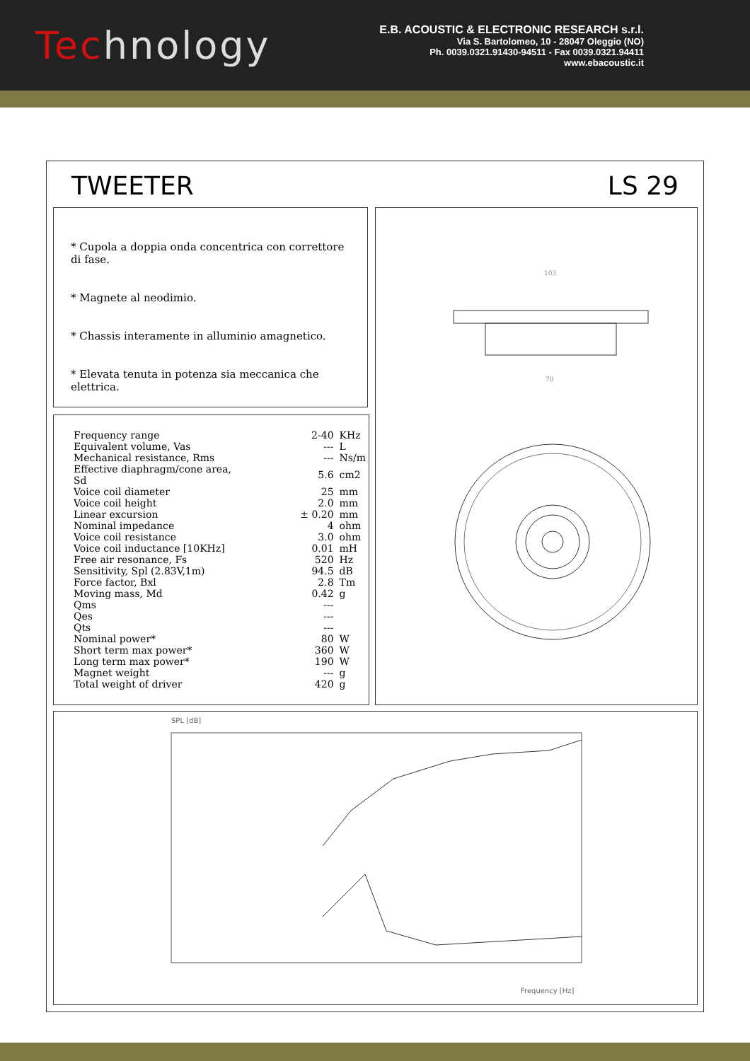Technology
E.B. ACOUSTIC & ELECTRONIC RESEARCH s.r.l.
Via S. Bartolomeo, 10 - 28047 Oleggio (NO)
Ph. 0039.0321.91430-94511 - Fax 0039.0321.94411
www.ebacoustic.it
TWEETER LS 29
* Cupola a doppia onda concentrica con correttore di fase.
* Magnete al neodimio.
* Chassis interamente in alluminio amagnetico.
* Elevata tenuta in potenza sia meccanica che elettrica.
| Frequency range | 2-40 | KHz |
| Equivalent volume, Vas | --- | L |
| Mechanical resistance, Rms | --- | Ns/m |
| Effective diaphragm/cone area, Sd | 5.6 | cm2 |
| Voice coil diameter | 25 | mm |
| Voice coil height | 2.0 | mm |
| Linear excursion | ± 0.20 | mm |
| Nominal impedance | 4 | ohm |
| Voice coil resistance | 3.0 | ohm |
| Voice coil inductance [10KHz] | 0.01 | mH |
| Free air resonance, Fs | 520 | Hz |
| Sensitivity, Spl (2.83V,1m) | 94.5 | dB |
| Force factor, Bxl | 2.8 | Tm |
| Moving mass, Md | 0.42 | g |
| Qms | --- | |
| Qes | --- | |
| Qts | --- | |
| Nominal power* | 80 | W |
| Short term max power* | 360 | W |
| Long term max power* | 190 | W |
| Magnet weight | --- | g |
| Total weight of driver | 420 | g |
103
70
SPL [dB]
Frequency [Hz]